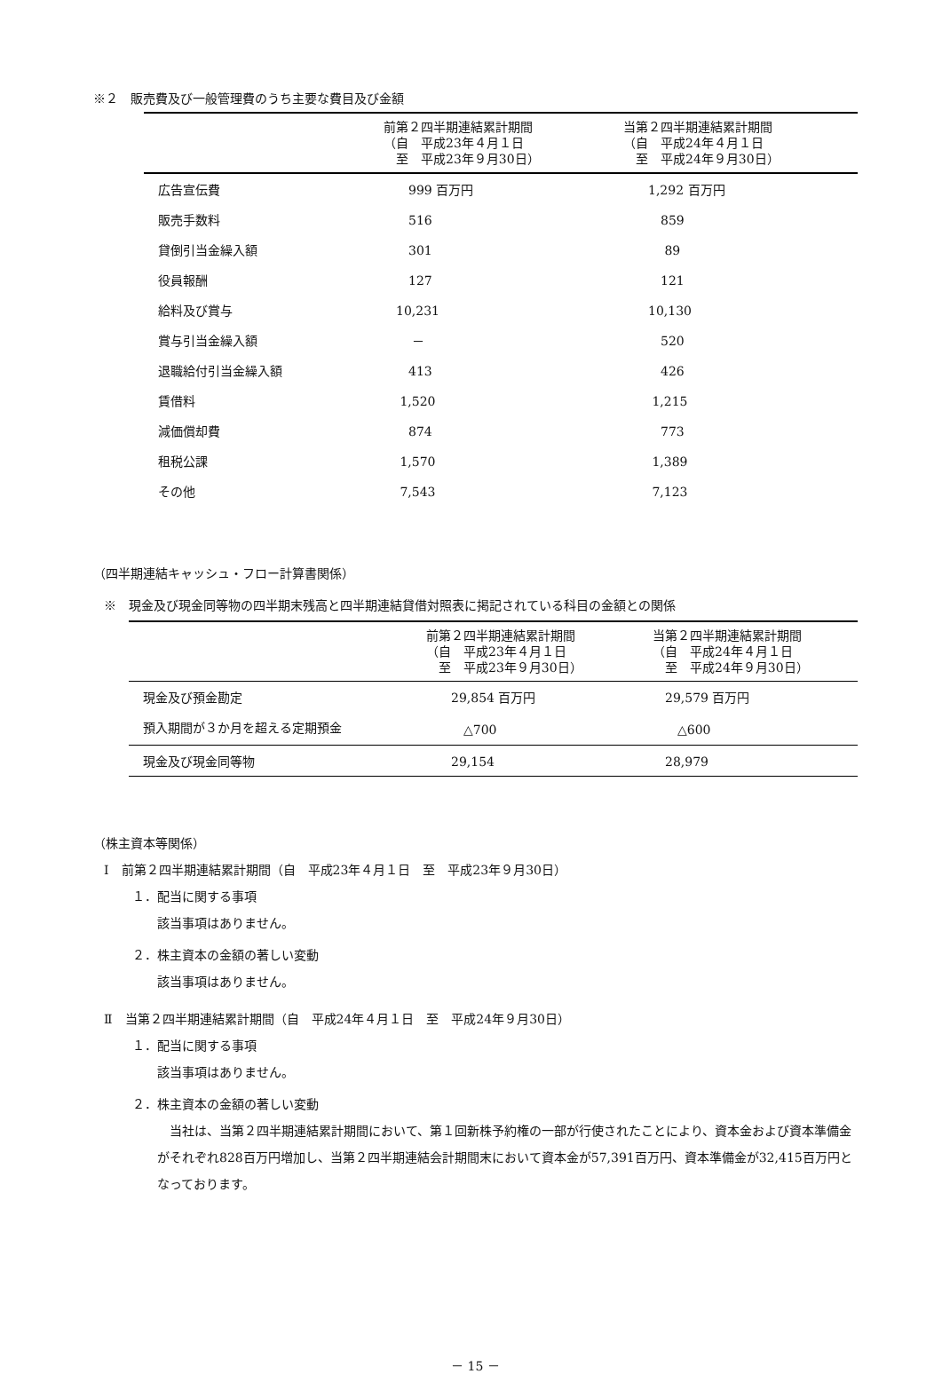※２　販売費及び一般管理費のうち主要な費目及び金額
| | 前第２四半期連結累計期間 （自 平成23年４月１日 至 平成23年９月30日） | 当第２四半期連結累計期間 （自 平成24年４月１日 至 平成24年９月30日） |
| --- | --- | --- |
| 広告宣伝費 | 999 百万円 | 1,292 百万円 |
| 販売手数料 | 516 | 859 |
| 貸倒引当金繰入額 | 301 | 89 |
| 役員報酬 | 127 | 121 |
| 給料及び賞与 | 10,231 | 10,130 |
| 賞与引当金繰入額 | － | 520 |
| 退職給付引当金繰入額 | 413 | 426 |
| 賃借料 | 1,520 | 1,215 |
| 減価償却費 | 874 | 773 |
| 租税公課 | 1,570 | 1,389 |
| その他 | 7,543 | 7,123 |
（四半期連結キャッシュ・フロー計算書関係）
※　現金及び現金同等物の四半期末残高と四半期連結貸借対照表に掲記されている科目の金額との関係
| | 前第２四半期連結累計期間 （自 平成23年４月１日 至 平成23年９月30日） | 当第２四半期連結累計期間 （自 平成24年４月１日 至 平成24年９月30日） |
| --- | --- | --- |
| 現金及び預金勘定 | 29,854 百万円 | 29,579 百万円 |
| 預入期間が３か月を超える定期預金 | △700 | △600 |
| 現金及び現金同等物 | 29,154 | 28,979 |
（株主資本等関係）
Ⅰ　前第２四半期連結累計期間（自　平成23年４月１日　至　平成23年９月30日）
１．配当に関する事項
該当事項はありません。
２．株主資本の金額の著しい変動
該当事項はありません。
Ⅱ　当第２四半期連結累計期間（自　平成24年４月１日　至　平成24年９月30日）
１．配当に関する事項
該当事項はありません。
２．株主資本の金額の著しい変動
　当社は、当第２四半期連結累計期間において、第１回新株予約権の一部が行使されたことにより、資本金および資本準備金がそれぞれ828百万円増加し、当第２四半期連結会計期間末において資本金が57,391百万円、資本準備金が32,415百万円となっております。
－ 15 －